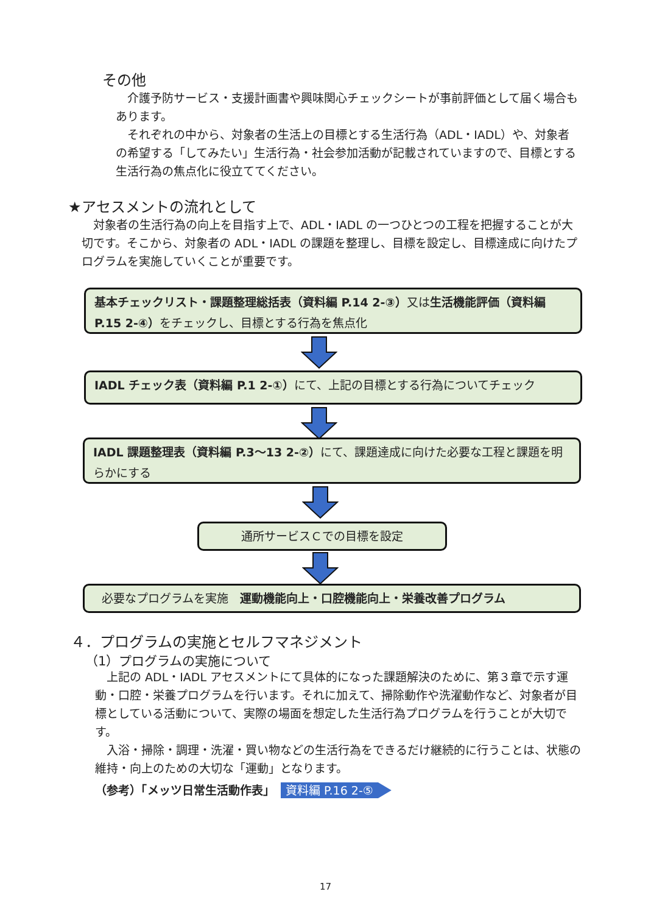その他
　介護予防サービス・支援計画書や興味関心チェックシートが事前評価として届く場合もあります。
　それぞれの中から、対象者の生活上の目標とする生活行為（ADL・IADL）や、対象者の希望する「してみたい」生活行為・社会参加活動が記載されていますので、目標とする生活行為の焦点化に役立ててください。
★アセスメントの流れとして
　対象者の生活行為の向上を目指す上で、ADL・IADL の一つひとつの工程を把握することが大切です。そこから、対象者の ADL・IADL の課題を整理し、目標を設定し、目標達成に向けたプログラムを実施していくことが重要です。
基本チェックリスト・課題整理総括表（資料編 P.14 2-③）又は生活機能評価（資料編 P.15 2-④）をチェックし、目標とする行為を焦点化
IADL チェック表（資料編 P.1 2-①）にて、上記の目標とする行為についてチェック
IADL 課題整理表（資料編 P.3～13 2-②）にて、課題達成に向けた必要な工程と課題を明らかにする
通所サービスＣでの目標を設定
必要なプログラムを実施　運動機能向上・口腔機能向上・栄養改善プログラム
４．プログラムの実施とセルフマネジメント
（1）プログラムの実施について
　上記の ADL・IADL アセスメントにて具体的になった課題解決のために、第３章で示す運動・口腔・栄養プログラムを行います。それに加えて、掃除動作や洗濯動作など、対象者が目標としている活動について、実際の場面を想定した生活行為プログラムを行うことが大切です。
　入浴・掃除・調理・洗濯・買い物などの生活行為をできるだけ継続的に行うことは、状態の維持・向上のための大切な「運動」となります。
（参考）「メッツ日常生活動作表」　資料編 P.16 2-⑤
17